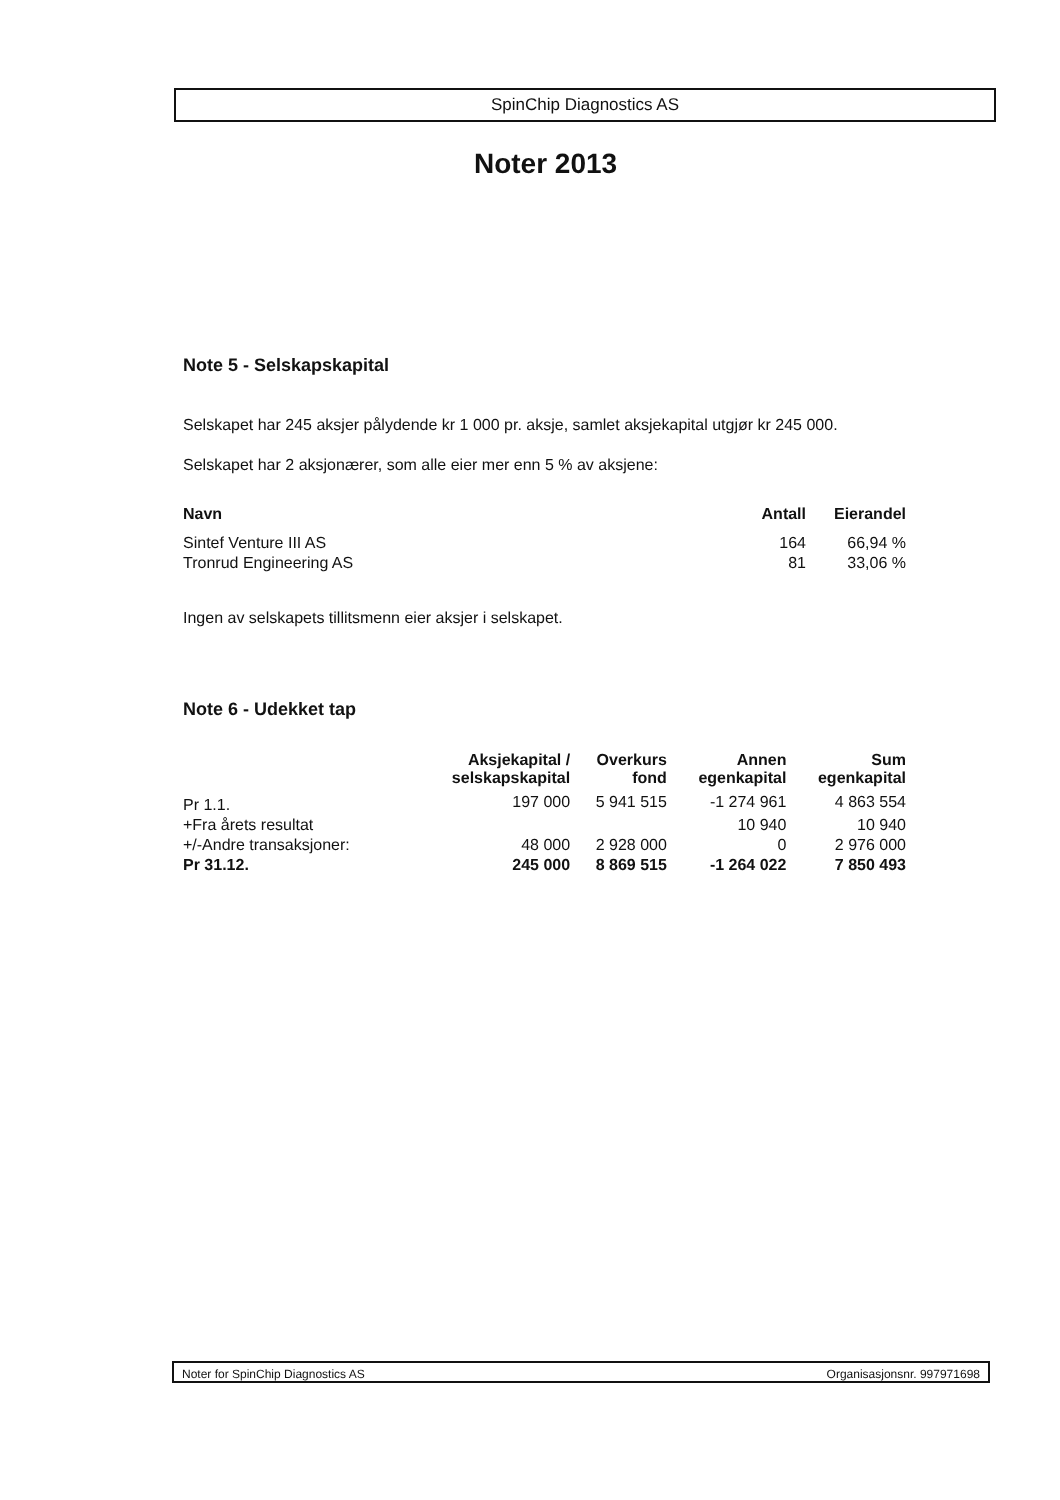SpinChip Diagnostics AS
Noter 2013
Note 5 - Selskapskapital
Selskapet har 245 aksjer pålydende kr 1 000 pr. aksje, samlet aksjekapital utgjør kr 245 000.
Selskapet har 2 aksjonærer, som alle eier mer enn 5 % av aksjene:
| Navn | Antall | Eierandel |
| --- | --- | --- |
| Sintef Venture III AS | 164 | 66,94 % |
| Tronrud Engineering AS | 81 | 33,06 % |
Ingen av selskapets tillitsmenn eier aksjer i selskapet.
Note 6 - Udekket tap
| | Aksjekapital / selskapskapital | Overkurs fond | Annen egenkapital | Sum egenkapital |
| --- | --- | --- | --- | --- |
| Pr 1.1. | 197 000 | 5 941 515 | -1 274 961 | 4 863 554 |
| +Fra årets resultat | | | 10 940 | 10 940 |
| +/-Andre transaksjoner: | 48 000 | 2 928 000 | 0 | 2 976 000 |
| Pr 31.12. | 245 000 | 8 869 515 | -1 264 022 | 7 850 493 |
Noter for SpinChip Diagnostics AS Organisasjonsnr. 997971698